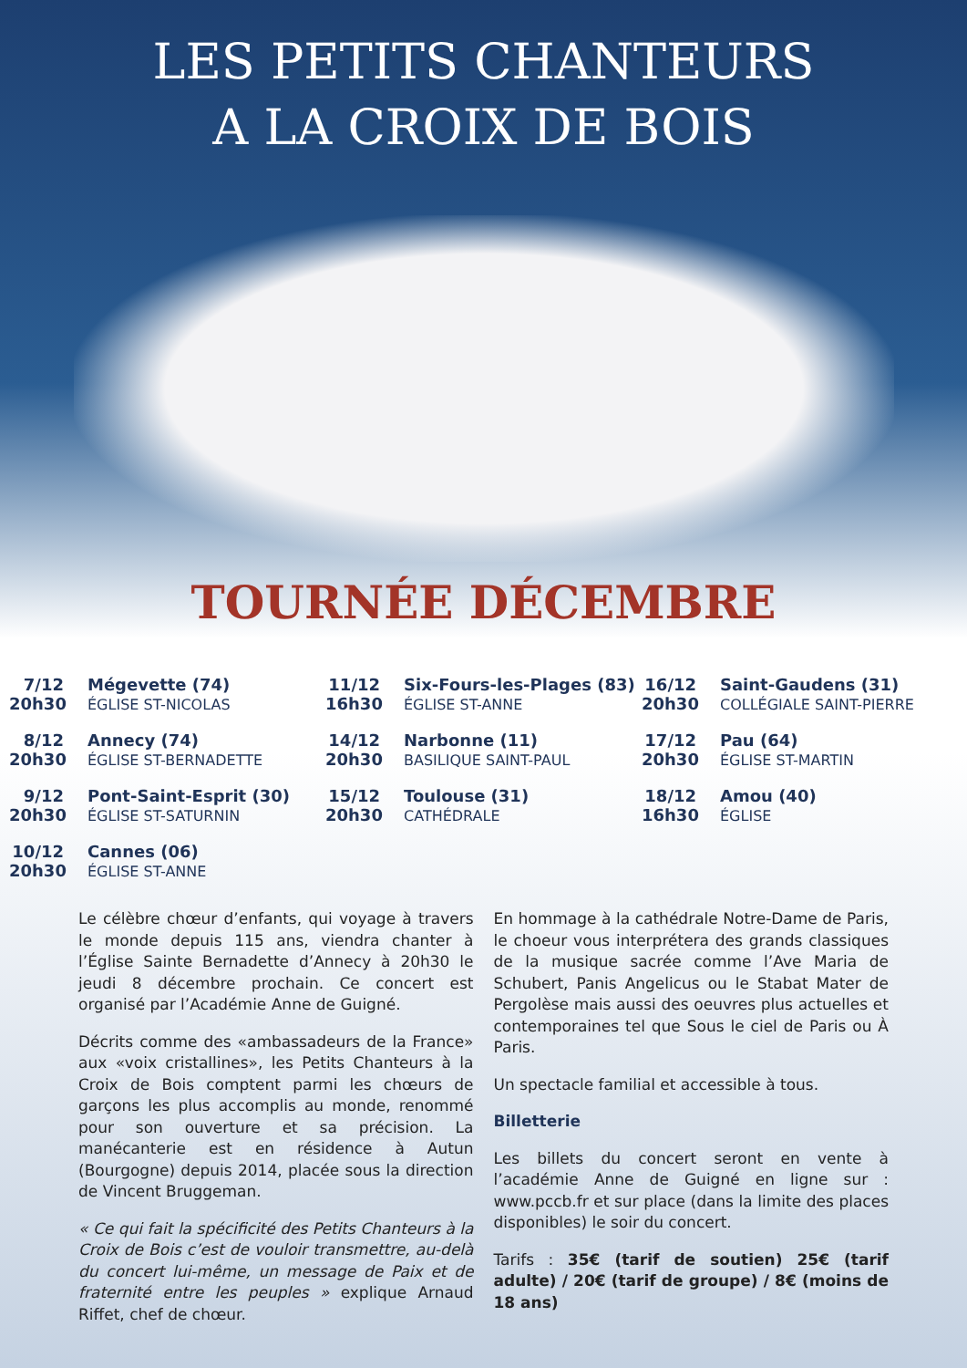LES PETITS CHANTEURS
A LA CROIX DE BOIS
TOURNÉE DÉCEMBRE
7/12
20h30
Mégevette (74)
ÉGLISE ST-NICOLAS
11/12
16h30
Six-Fours-les-Plages (83)
ÉGLISE ST-ANNE
16/12
20h30
Saint-Gaudens (31)
COLLÉGIALE SAINT-PIERRE
8/12
20h30
Annecy (74)
ÉGLISE ST-BERNADETTE
14/12
20h30
Narbonne (11)
BASILIQUE SAINT-PAUL
17/12
20h30
Pau (64)
ÉGLISE ST-MARTIN
9/12
20h30
Pont-Saint-Esprit (30)
ÉGLISE ST-SATURNIN
15/12
20h30
Toulouse (31)
CATHÉDRALE
18/12
16h30
Amou (40)
ÉGLISE
10/12
20h30
Cannes (06)
ÉGLISE ST-ANNE
Le célèbre chœur d’enfants, qui voyage à travers le monde depuis 115 ans, viendra chanter à l’Église Sainte Bernadette d’Annecy à 20h30 le jeudi 8 décembre prochain. Ce concert est organisé par l’Académie Anne de Guigné.
Décrits comme des «ambassadeurs de la France» aux «voix cristallines», les Petits Chanteurs à la Croix de Bois comptent parmi les chœurs de garçons les plus accomplis au monde, renommé pour son ouverture et sa précision. La manécanterie est en résidence à Autun (Bourgogne) depuis 2014, placée sous la direction de Vincent Bruggeman.
« Ce qui fait la spécificité des Petits Chanteurs à la Croix de Bois c’est de vouloir transmettre, au-delà du concert lui-même, un message de Paix et de fraternité entre les peuples » explique Arnaud Riffet, chef de chœur.
En hommage à la cathédrale Notre-Dame de Paris, le choeur vous interprétera des grands classiques de la musique sacrée comme l’Ave Maria de Schubert, Panis Angelicus ou le Stabat Mater de Pergolèse mais aussi des oeuvres plus actuelles et contemporaines tel que Sous le ciel de Paris ou À Paris.
Un spectacle familial et accessible à tous.
Billetterie
Les billets du concert seront en vente à l’académie Anne de Guigné en ligne sur : www.pccb.fr et sur place (dans la limite des places disponibles) le soir du concert.
Tarifs : 35€ (tarif de soutien) 25€ (tarif adulte) / 20€ (tarif de groupe) / 8€ (moins de 18 ans)